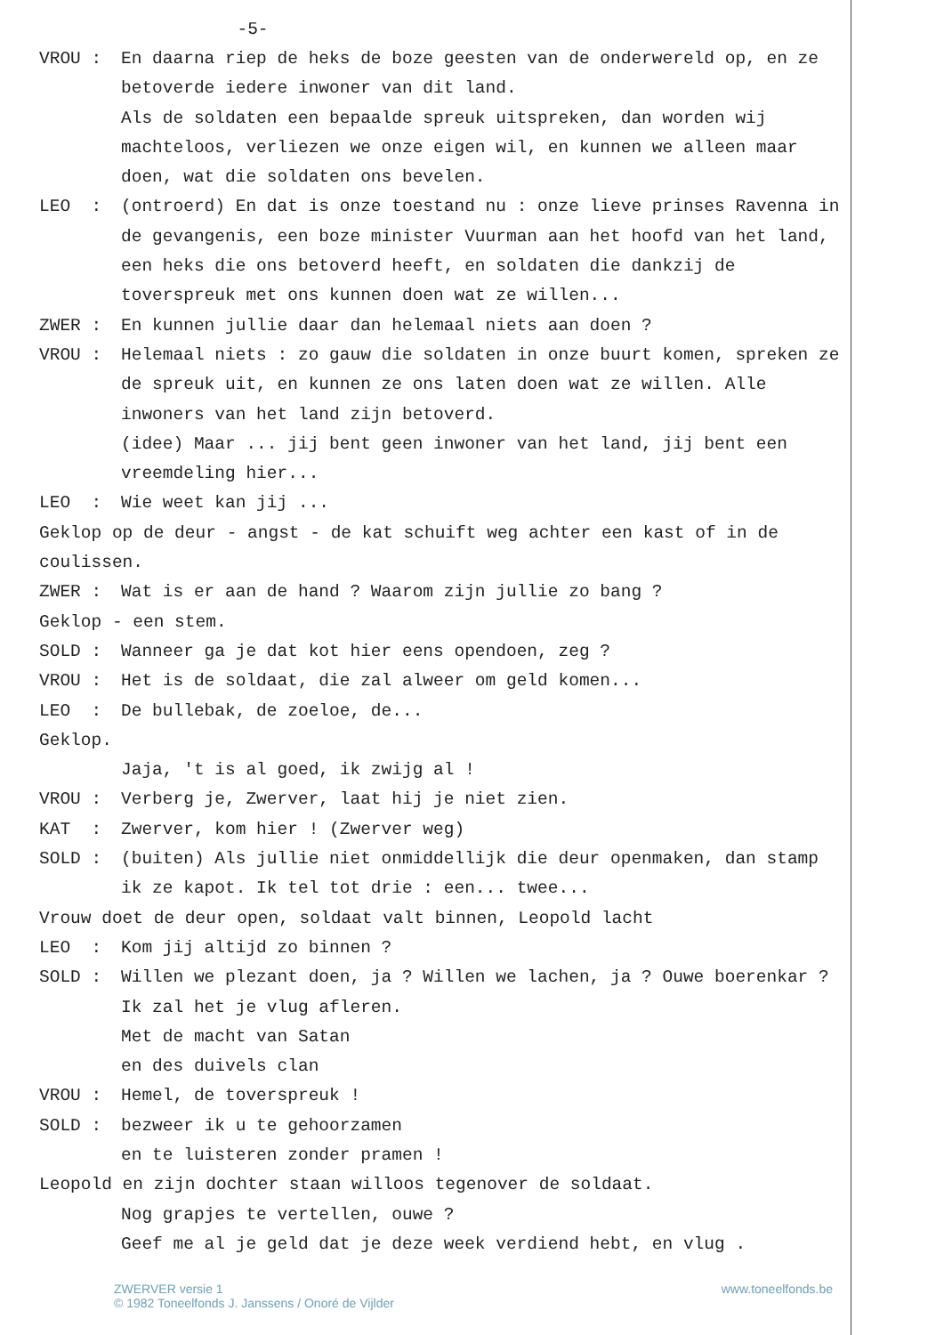-5-
VROU :
En daarna riep de heks de boze geesten van de onderwereld op, en ze betoverde iedere inwoner van dit land.
Als de soldaten een bepaalde spreuk uitspreken, dan worden wij machteloos, verliezen we onze eigen wil, en kunnen we alleen maar doen, wat die soldaten ons bevelen.
LEO :
(ontroerd) En dat is onze toestand nu : onze lieve prinses Ravenna in de gevangenis, een boze minister Vuurman aan het hoofd van het land, een heks die ons betoverd heeft, en soldaten die dankzij de toverspreuk met ons kunnen doen wat ze willen...
ZWER :
En kunnen jullie daar dan helemaal niets aan doen ?
VROU :
Helemaal niets : zo gauw die soldaten in onze buurt komen, spreken ze de spreuk uit, en kunnen ze ons laten doen wat ze willen. Alle inwoners van het land zijn betoverd.
(idee) Maar ... jij bent geen inwoner van het land, jij bent een vreemdeling hier...
LEO :
Wie weet kan jij ...
Geklop op de deur - angst - de kat schuift weg achter een kast of in de coulissen.
ZWER :
Wat is er aan de hand ? Waarom zijn jullie zo bang ?
Geklop - een stem.
SOLD :
Wanneer ga je dat kot hier eens opendoen, zeg ?
VROU :
Het is de soldaat, die zal alweer om geld komen...
LEO :
De bullebak, de zoeloe, de...
Geklop.
Jaja, 't is al goed, ik zwijg al !
VROU :
Verberg je, Zwerver, laat hij je niet zien.
KAT :
Zwerver, kom hier ! (Zwerver weg)
SOLD :
(buiten) Als jullie niet onmiddellijk die deur openmaken, dan stamp ik ze kapot. Ik tel tot drie : een... twee...
Vrouw doet de deur open, soldaat valt binnen, Leopold lacht
LEO :
Kom jij altijd zo binnen ?
SOLD :
Willen we plezant doen, ja ? Willen we lachen, ja ? Ouwe boerenkar ? Ik zal het je vlug afleren.
Met de macht van Satan
en des duivels clan
VROU :
Hemel, de toverspreuk !
SOLD :
bezweer ik u te gehoorzamen
en te luisteren zonder pramen !
Leopold en zijn dochter staan willoos tegenover de soldaat.
Nog grapjes te vertellen, ouwe ?
Geef me al je geld dat je deze week verdiend hebt, en vlug .
ZWERVER versie 1
© 1982 Toneelfonds J. Janssens / Onoré de Vijlder
www.toneelfonds.be